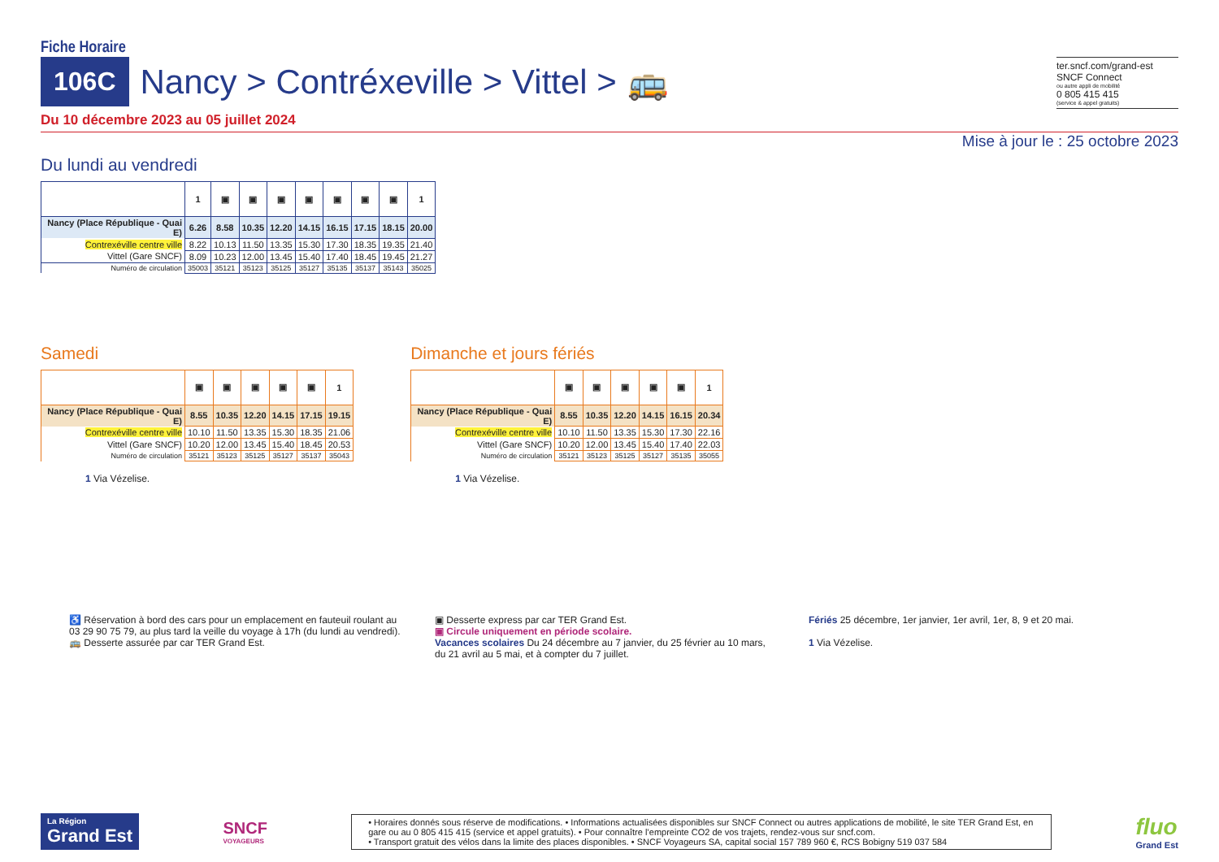Fiche Horaire
106C Nancy > Contréxeville > Vittel > 🚌
ter.sncf.com/grand-est
SNCF Connect
ou autre appli de mobilité
0 805 415 415
(service & appel gratuits)
Du 10 décembre 2023 au 05 juillet 2024
Mise à jour le : 25 octobre 2023
Du lundi au vendredi
| | 1 | ▣ | ▣ | ▣ | ▣ | ▣ | ▣ | ▣ | 1 |
| --- | --- | --- | --- | --- | --- | --- | --- | --- | --- |
| Nancy (Place République - Quai E) | 6.26 | 8.58 | 10.35 | 12.20 | 14.15 | 16.15 | 17.15 | 18.15 | 20.00 |
| Contrexéville centre ville | 8.22 | 10.13 | 11.50 | 13.35 | 15.30 | 17.30 | 18.35 | 19.35 | 21.40 |
| Vittel (Gare SNCF) | 8.09 | 10.23 | 12.00 | 13.45 | 15.40 | 17.40 | 18.45 | 19.45 | 21.27 |
| Numéro de circulation | 35003 | 35121 | 35123 | 35125 | 35127 | 35135 | 35137 | 35143 | 35025 |
Samedi
| | ▣ | ▣ | ▣ | ▣ | ▣ | 1 |
| --- | --- | --- | --- | --- | --- | --- |
| Nancy (Place République - Quai E) | 8.55 | 10.35 | 12.20 | 14.15 | 17.15 | 19.15 |
| Contrexéville centre ville | 10.10 | 11.50 | 13.35 | 15.30 | 18.35 | 21.06 |
| Vittel (Gare SNCF) | 10.20 | 12.00 | 13.45 | 15.40 | 18.45 | 20.53 |
| Numéro de circulation | 35121 | 35123 | 35125 | 35127 | 35137 | 35043 |
1 Via Vézelise.
Dimanche et jours fériés
| | ▣ | ▣ | ▣ | ▣ | ▣ | 1 |
| --- | --- | --- | --- | --- | --- | --- |
| Nancy (Place République - Quai E) | 8.55 | 10.35 | 12.20 | 14.15 | 16.15 | 20.34 |
| Contrexéville centre ville | 10.10 | 11.50 | 13.35 | 15.30 | 17.30 | 22.16 |
| Vittel (Gare SNCF) | 10.20 | 12.00 | 13.45 | 15.40 | 17.40 | 22.03 |
| Numéro de circulation | 35121 | 35123 | 35125 | 35127 | 35135 | 35055 |
1 Via Vézelise.
♿ Réservation à bord des cars pour un emplacement en fauteuil roulant au 03 29 90 75 79, au plus tard la veille du voyage à 17h (du lundi au vendredi).
🚌 Desserte assurée par car TER Grand Est.
▣ Desserte express par car TER Grand Est.
▣ Circule uniquement en période scolaire.
Vacances scolaires Du 24 décembre au 7 janvier, du 25 février au 10 mars, du 21 avril au 5 mai, et à compter du 7 juillet.
Fériés 25 décembre, 1er janvier, 1er avril, 1er, 8, 9 et 20 mai.
1 Via Vézelise.
La Région
Grand Est
SNCF
VOYAGEURS
• Horaires donnés sous réserve de modifications. • Informations actualisées disponibles sur SNCF Connect ou autres applications de mobilité, le site TER Grand Est, en gare ou au 0 805 415 415 (service et appel gratuits). • Pour connaître l’empreinte CO2 de vos trajets, rendez-vous sur sncf.com.
• Transport gratuit des vélos dans la limite des places disponibles. • SNCF Voyageurs SA, capital social 157 789 960 €, RCS Bobigny 519 037 584
fluo
Grand Est